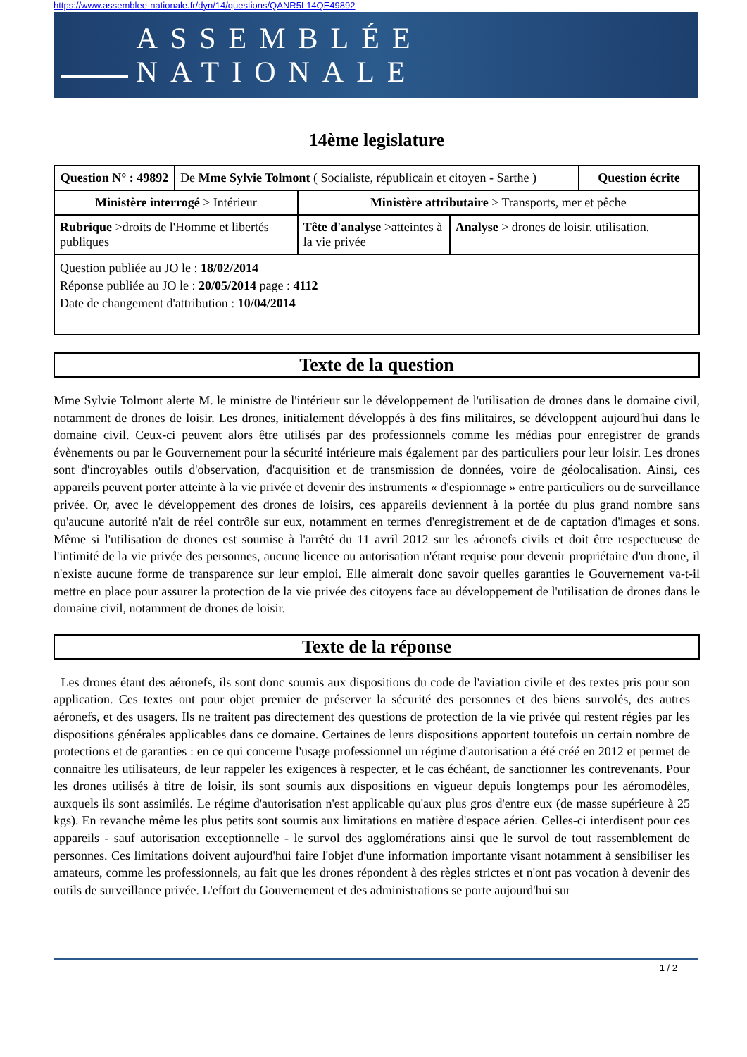https://www.assemblee-nationale.fr/dyn/14/questions/QANR5L14QE49892
ASSEMBLÉE NATIONALE
14ème legislature
| Question N° : 49892 | De Mme Sylvie Tolmont ( Socialiste, républicain et citoyen - Sarthe ) | | | Question écrite |
| Ministère interrogé > Intérieur | | Ministère attributaire > Transports, mer et pêche | | |
| Rubrique >droits de l'Homme et libertés publiques | | Tête d'analyse >atteintes à la vie privée | Analyse > drones de loisir. utilisation. | |
| Question publiée au JO le : 18/02/2014 Réponse publiée au JO le : 20/05/2014 page : 4112 Date de changement d'attribution : 10/04/2014 | | | | |
Texte de la question
Mme Sylvie Tolmont alerte M. le ministre de l'intérieur sur le développement de l'utilisation de drones dans le domaine civil, notamment de drones de loisir. Les drones, initialement développés à des fins militaires, se développent aujourd'hui dans le domaine civil. Ceux-ci peuvent alors être utilisés par des professionnels comme les médias pour enregistrer de grands évènements ou par le Gouvernement pour la sécurité intérieure mais également par des particuliers pour leur loisir. Les drones sont d'incroyables outils d'observation, d'acquisition et de transmission de données, voire de géolocalisation. Ainsi, ces appareils peuvent porter atteinte à la vie privée et devenir des instruments « d'espionnage » entre particuliers ou de surveillance privée. Or, avec le développement des drones de loisirs, ces appareils deviennent à la portée du plus grand nombre sans qu'aucune autorité n'ait de réel contrôle sur eux, notamment en termes d'enregistrement et de de captation d'images et sons. Même si l'utilisation de drones est soumise à l'arrêté du 11 avril 2012 sur les aéronefs civils et doit être respectueuse de l'intimité de la vie privée des personnes, aucune licence ou autorisation n'étant requise pour devenir propriétaire d'un drone, il n'existe aucune forme de transparence sur leur emploi. Elle aimerait donc savoir quelles garanties le Gouvernement va-t-il mettre en place pour assurer la protection de la vie privée des citoyens face au développement de l'utilisation de drones dans le domaine civil, notamment de drones de loisir.
Texte de la réponse
Les drones étant des aéronefs, ils sont donc soumis aux dispositions du code de l'aviation civile et des textes pris pour son application. Ces textes ont pour objet premier de préserver la sécurité des personnes et des biens survolés, des autres aéronefs, et des usagers. Ils ne traitent pas directement des questions de protection de la vie privée qui restent régies par les dispositions générales applicables dans ce domaine. Certaines de leurs dispositions apportent toutefois un certain nombre de protections et de garanties : en ce qui concerne l'usage professionnel un régime d'autorisation a été créé en 2012 et permet de connaitre les utilisateurs, de leur rappeler les exigences à respecter, et le cas échéant, de sanctionner les contrevenants. Pour les drones utilisés à titre de loisir, ils sont soumis aux dispositions en vigueur depuis longtemps pour les aéromodèles, auxquels ils sont assimilés. Le régime d'autorisation n'est applicable qu'aux plus gros d'entre eux (de masse supérieure à 25 kgs). En revanche même les plus petits sont soumis aux limitations en matière d'espace aérien. Celles-ci interdisent pour ces appareils - sauf autorisation exceptionnelle - le survol des agglomérations ainsi que le survol de tout rassemblement de personnes. Ces limitations doivent aujourd'hui faire l'objet d'une information importante visant notamment à sensibiliser les amateurs, comme les professionnels, au fait que les drones répondent à des règles strictes et n'ont pas vocation à devenir des outils de surveillance privée. L'effort du Gouvernement et des administrations se porte aujourd'hui sur
1 / 2